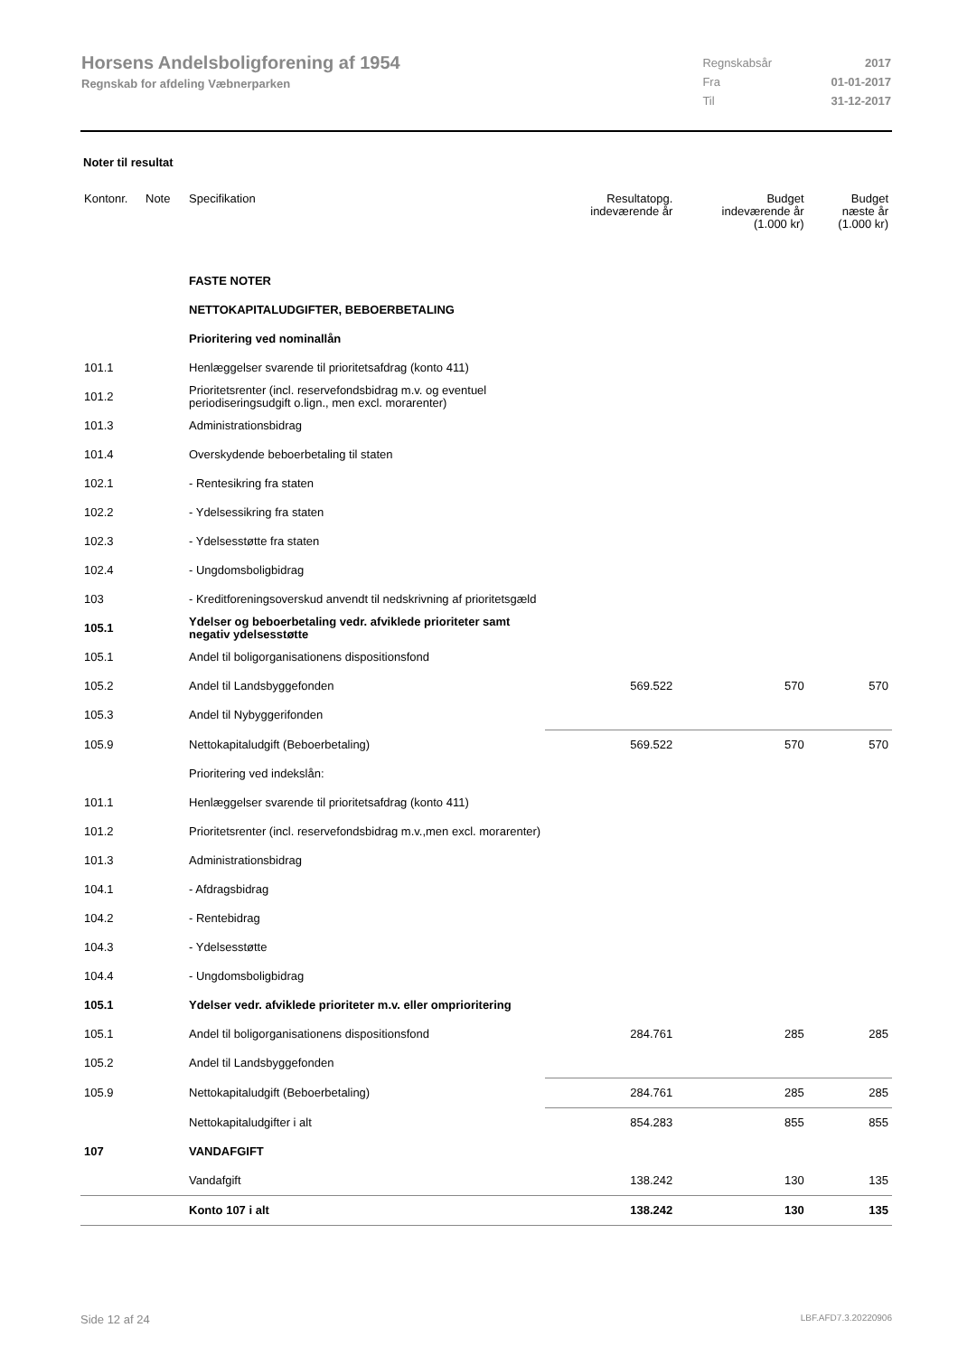Horsens Andelsboligforening af 1954
Regnskab for afdeling Væbnerparken
| Regnskabsår | 2017 |
| Fra | 01-01-2017 |
| Til | 31-12-2017 |
Noter til resultat
| Kontonr. | Note | Specifikation | Resultatopg. indeværende år | Budget indeværende år (1.000 kr) | Budget næste år (1.000 kr) |
| --- | --- | --- | --- | --- | --- |
| | | FASTE NOTER | | | |
| | | NETTOKAPITALUDGIFTER, BEBOERBETALING | | | |
| | | Prioritering ved nominallån | | | |
| 101.1 | | Henlæggelser svarende til prioritetsafdrag (konto 411) | | | |
| 101.2 | | Prioritetsrenter (incl. reservefondsbidrag m.v. og eventuel periodiseringsudgift o.lign., men excl. morarenter) | | | |
| 101.3 | | Administrationsbidrag | | | |
| 101.4 | | Overskydende beboerbetaling til staten | | | |
| 102.1 | | - Rentesikring fra staten | | | |
| 102.2 | | - Ydelsessikring fra staten | | | |
| 102.3 | | - Ydelsesstøtte fra staten | | | |
| 102.4 | | - Ungdomsboligbidrag | | | |
| 103 | | - Kreditforeningsoverskud anvendt til nedskrivning af prioritetsgæld | | | |
| 105.1 | | Ydelser og beboerbetaling vedr. afviklede prioriteter samt negativ ydelsesstøtte | | | |
| 105.1 | | Andel til boligorganisationens dispositionsfond | | | |
| 105.2 | | Andel til Landsbyggefonden | 569.522 | 570 | 570 |
| 105.3 | | Andel til Nybyggerifonden | | | |
| 105.9 | | Nettokapitaludgift (Beboerbetaling) | 569.522 | 570 | 570 |
| | | Prioritering ved indekslån: | | | |
| 101.1 | | Henlæggelser svarende til prioritetsafdrag (konto 411) | | | |
| 101.2 | | Prioritetsrenter (incl. reservefondsbidrag m.v.,men excl. morarenter) | | | |
| 101.3 | | Administrationsbidrag | | | |
| 104.1 | | - Afdragsbidrag | | | |
| 104.2 | | - Rentebidrag | | | |
| 104.3 | | - Ydelsesstøtte | | | |
| 104.4 | | - Ungdomsboligbidrag | | | |
| 105.1 | | Ydelser vedr. afviklede prioriteter m.v. eller omprioritering | | | |
| 105.1 | | Andel til boligorganisationens dispositionsfond | 284.761 | 285 | 285 |
| 105.2 | | Andel til Landsbyggefonden | | | |
| 105.9 | | Nettokapitaludgift (Beboerbetaling) | 284.761 | 285 | 285 |
| | | Nettokapitaludgifter i alt | 854.283 | 855 | 855 |
| 107 | | VANDAFGIFT | | | |
| | | Vandafgift | 138.242 | 130 | 135 |
| | | Konto 107 i alt | 138.242 | 130 | 135 |
Side 12 af 24 LBF.AFD7.3.20220906